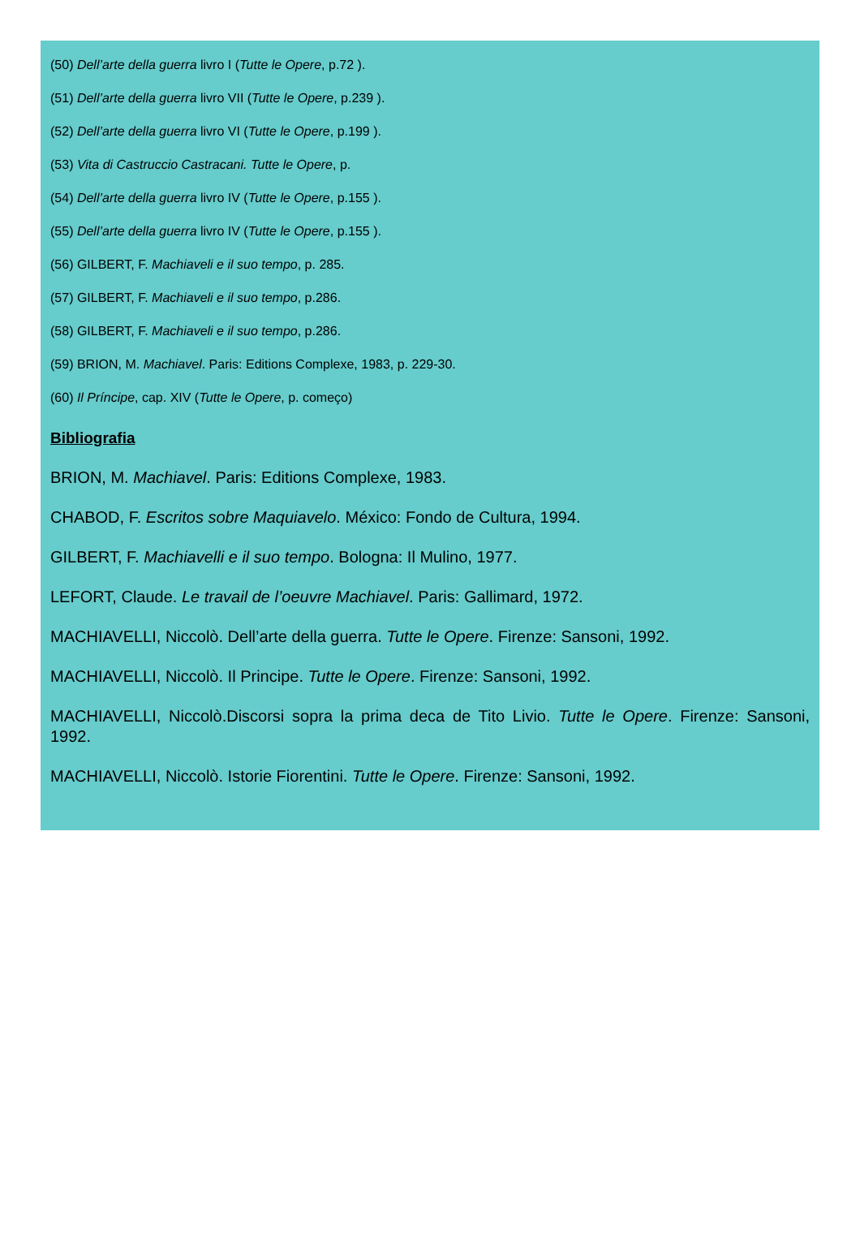(50) Dell’arte della guerra livro I (Tutte le Opere, p.72 ).
(51) Dell’arte della guerra livro VII (Tutte le Opere, p.239 ).
(52) Dell’arte della guerra livro VI (Tutte le Opere, p.199 ).
(53) Vita di Castruccio Castracani. Tutte le Opere, p.
(54) Dell’arte della guerra livro IV (Tutte le Opere, p.155 ).
(55) Dell’arte della guerra livro IV (Tutte le Opere, p.155 ).
(56) GILBERT, F. Machiaveli e il suo tempo, p. 285.
(57) GILBERT, F. Machiaveli e il suo tempo, p.286.
(58) GILBERT, F. Machiaveli e il suo tempo, p.286.
(59) BRION, M. Machiavel. Paris: Editions Complexe, 1983, p. 229-30.
(60) Il Príncipe, cap. XIV (Tutte le Opere, p. começo)
Bibliografia
BRION, M. Machiavel. Paris: Editions Complexe, 1983.
CHABOD, F. Escritos sobre Maquiavelo. México: Fondo de Cultura, 1994.
GILBERT, F. Machiavelli e il suo tempo. Bologna: Il Mulino, 1977.
LEFORT, Claude. Le travail de l’oeuvre Machiavel. Paris: Gallimard, 1972.
MACHIAVELLI, Niccolò. Dell’arte della guerra. Tutte le Opere. Firenze: Sansoni, 1992.
MACHIAVELLI, Niccolò. Il Principe. Tutte le Opere. Firenze: Sansoni, 1992.
MACHIAVELLI, Niccolò.Discorsi sopra la prima deca de Tito Livio. Tutte le Opere. Firenze: Sansoni, 1992.
MACHIAVELLI, Niccolò. Istorie Fiorentini. Tutte le Opere. Firenze: Sansoni, 1992.